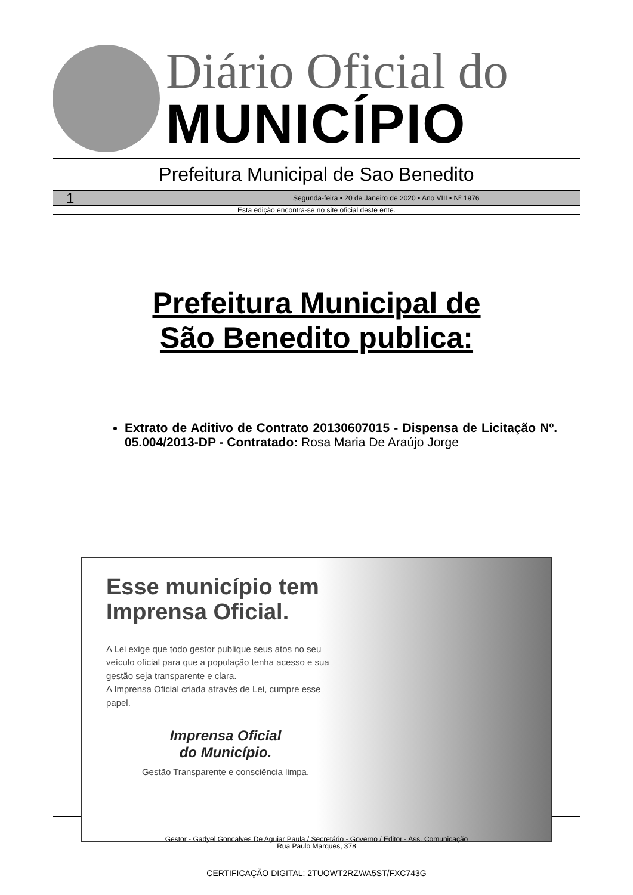Diário Oficial do
MUNICÍPIO
Prefeitura Municipal de Sao Benedito
1 Segunda-feira • 20 de Janeiro de 2020 • Ano VIII • Nº 1976
Esta edição encontra-se no site oficial deste ente.
Prefeitura Municipal de
São Benedito publica:
Extrato de Aditivo de Contrato 20130607015 - Dispensa de Licitação Nº. 05.004/2013-DP - Contratado: Rosa Maria De Araújo Jorge
Esse município tem Imprensa Oficial.
A Lei exige que todo gestor publique seus atos no seu veículo oficial para que a população tenha acesso e sua gestão seja transparente e clara.
A Imprensa Oficial criada através de Lei, cumpre esse papel.
Imprensa Oficial
do Município.
Gestão Transparente e consciência limpa.
Gestor - Gadyel Goncalves De Aguiar Paula / Secretário - Governo / Editor - Ass. Comunicação
Rua Paulo Marques, 378
CERTIFICAÇÃO DIGITAL: 2TUOWT2RZWA5ST/FXC743G